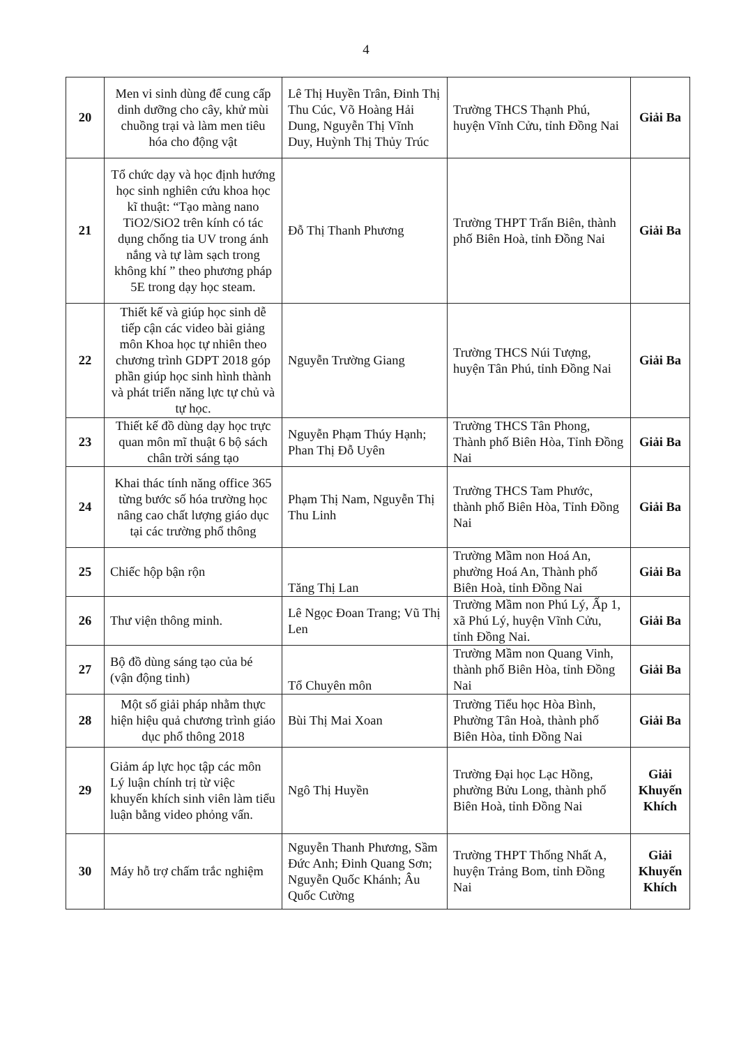4
| 20 | Men vi sinh dùng để cung cấp dinh dưỡng cho cây, khử mùi chuồng trại và làm men tiêu hóa cho động vật | Lê Thị Huyền Trân, Đinh Thị Thu Cúc, Võ Hoàng Hải Dung, Nguyễn Thị Vĩnh Duy, Huỳnh Thị Thủy Trúc | Trường THCS Thạnh Phú, huyện Vĩnh Cửu, tỉnh Đồng Nai | Giải Ba |
| 21 | Tổ chức dạy và học định hướng học sinh nghiên cứu khoa học kĩ thuật: “Tạo màng nano TiO2/SiO2 trên kính có tác dụng chống tia UV trong ánh nắng và tự làm sạch trong không khí ” theo phương pháp 5E trong dạy học steam. | Đỗ Thị Thanh Phương | Trường THPT Trấn Biên, thành phố Biên Hoà, tỉnh Đồng Nai | Giải Ba |
| 22 | Thiết kế và giúp học sinh dễ tiếp cận các video bài giảng môn Khoa học tự nhiên theo chương trình GDPT 2018 góp phần giúp học sinh hình thành và phát triển năng lực tự chủ và tự học. | Nguyễn Trường Giang | Trường THCS Núi Tượng, huyện Tân Phú, tỉnh Đồng Nai | Giải Ba |
| 23 | Thiết kế đồ dùng dạy học trực quan môn mĩ thuật 6 bộ sách chân trời sáng tạo | Nguyễn Phạm Thúy Hạnh; Phan Thị Đỗ Uyên | Trường THCS Tân Phong, Thành phố Biên Hòa, Tỉnh Đồng Nai | Giải Ba |
| 24 | Khai thác tính năng office 365 từng bước số hóa trường học nâng cao chất lượng giáo dục tại các trường phổ thông | Phạm Thị Nam, Nguyễn Thị Thu Linh | Trường THCS Tam Phước, thành phố Biên Hòa, Tỉnh Đồng Nai | Giải Ba |
| 25 | Chiếc hộp bận rộn | Tăng Thị Lan | Trường Mầm non Hoá An, phường Hoá An, Thành phố Biên Hoà, tỉnh Đồng Nai | Giải Ba |
| 26 | Thư viện thông minh. | Lê Ngọc Đoan Trang; Vũ Thị Len | Trường Mầm non Phú Lý, Ấp 1, xã Phú Lý, huyện Vĩnh Cửu, tỉnh Đồng Nai. | Giải Ba |
| 27 | Bộ đồ dùng sáng tạo của bé (vận động tinh) | Tổ Chuyên môn | Trường Mầm non Quang Vinh, thành phố Biên Hòa, tỉnh Đồng Nai | Giải Ba |
| 28 | Một số giải pháp nhằm thực hiện hiệu quả chương trình giáo dục phổ thông 2018 | Bùi Thị Mai Xoan | Trường Tiểu học Hòa Bình, Phường Tân Hoà, thành phố Biên Hòa, tỉnh Đồng Nai | Giải Ba |
| 29 | Giảm áp lực học tập các môn Lý luận chính trị từ việc khuyến khích sinh viên làm tiểu luận bằng video phỏng vấn. | Ngô Thị Huyền | Trường Đại học Lạc Hồng, phường Bửu Long, thành phố Biên Hoà, tỉnh Đồng Nai | Giải Khuyến Khích |
| 30 | Máy hỗ trợ chấm trắc nghiệm | Nguyễn Thanh Phương, Sầm Đức Anh; Đinh Quang Sơn; Nguyễn Quốc Khánh; Âu Quốc Cường | Trường THPT Thống Nhất A, huyện Trảng Bom, tỉnh Đồng Nai | Giải Khuyến Khích |